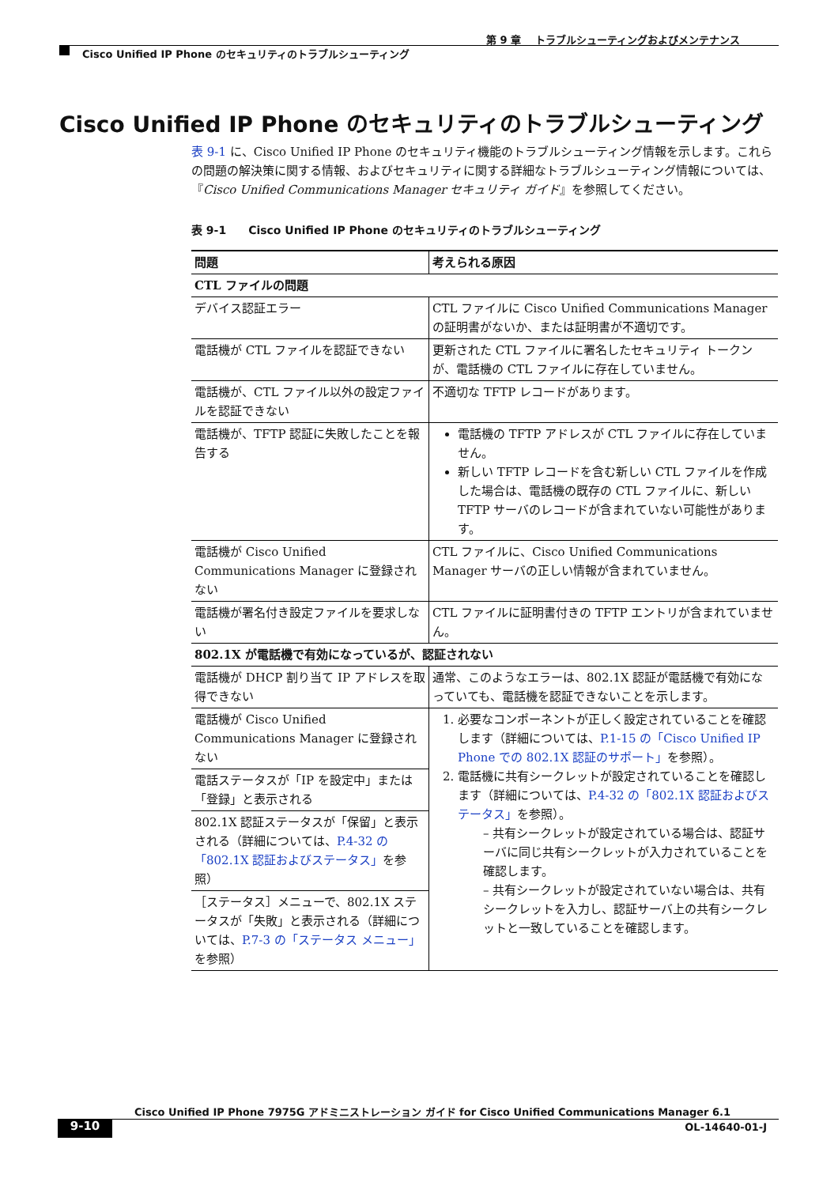第 9 章　 トラブルシューティングおよびメンテナンス
Cisco Unified IP Phone のセキュリティのトラブルシューティング
Cisco Unified IP Phone のセキュリティのトラブルシューティング
表 9-1 に、Cisco Unified IP Phone のセキュリティ機能のトラブルシューティング情報を示します。これらの問題の解決策に関する情報、およびセキュリティに関する詳細なトラブルシューティング情報については、『Cisco Unified Communications Manager セキュリティ ガイド』を参照してください。
表 9-1　　Cisco Unified IP Phone のセキュリティのトラブルシューティング
| 問題 | 考えられる原因 |
| --- | --- |
| CTL ファイルの問題 | |
| デバイス認証エラー | CTL ファイルに Cisco Unified Communications Manager の証明書がないか、または証明書が不適切です。 |
| 電話機が CTL ファイルを認証できない | 更新された CTL ファイルに署名したセキュリティ トークンが、電話機の CTL ファイルに存在していません。 |
| 電話機が、CTL ファイル以外の設定ファイルを認証できない | 不適切な TFTP レコードがあります。 |
| 電話機が、TFTP 認証に失敗したことを報告する | 電話機の TFTP アドレスが CTL ファイルに存在していません。 新しい TFTP レコードを含む新しい CTL ファイルを作成した場合は、電話機の既存の CTL ファイルに、新しい TFTP サーバのレコードが含まれていない可能性があります。 |
| 電話機が Cisco Unified Communications Manager に登録されない | CTL ファイルに、Cisco Unified Communications Manager サーバの正しい情報が含まれていません。 |
| 電話機が署名付き設定ファイルを要求しない | CTL ファイルに証明書付きの TFTP エントリが含まれていません。 |
| 802.1X が電話機で有効になっているが、認証されない | |
| 電話機が DHCP 割り当て IP アドレスを取得できない | 通常、このようなエラーは、802.1X 認証が電話機で有効になっていても、電話機を認証できないことを示します。 |
| 電話機が Cisco Unified Communications Manager に登録されない | 1. 必要なコンポーネントが正しく設定されていることを確認します（詳細については、 P.1-15 の「Cisco Unified IP Phone での 802.1X 認証のサポート」 を参照）。 2. 電話機に共有シークレットが設定されていることを確認します（詳細については、 P.4-32 の「802.1X 認証およびステータス」 を参照）。 – 共有シークレットが設定されている場合は、認証サーバに同じ共有シークレットが入力されていることを確認します。 – 共有シークレットが設定されていない場合は、共有シークレットを入力し、認証サーバ上の共有シークレットと一致していることを確認します。 |
| 電話ステータスが「IP を設定中」または「登録」と表示される | |
| 802.1X 認証ステータスが「保留」と表示される（詳細については、 P.4-32 の「802.1X 認証およびステータス」 を参照） | |
| ［ステータス］メニューで、802.1X ステータスが「失敗」と表示される（詳細については、 P.7-3 の「ステータス メニュー」 を参照） | |
Cisco Unified IP Phone 7975G アドミニストレーション ガイド for Cisco Unified Communications Manager 6.1
9-10 OL-14640-01-J